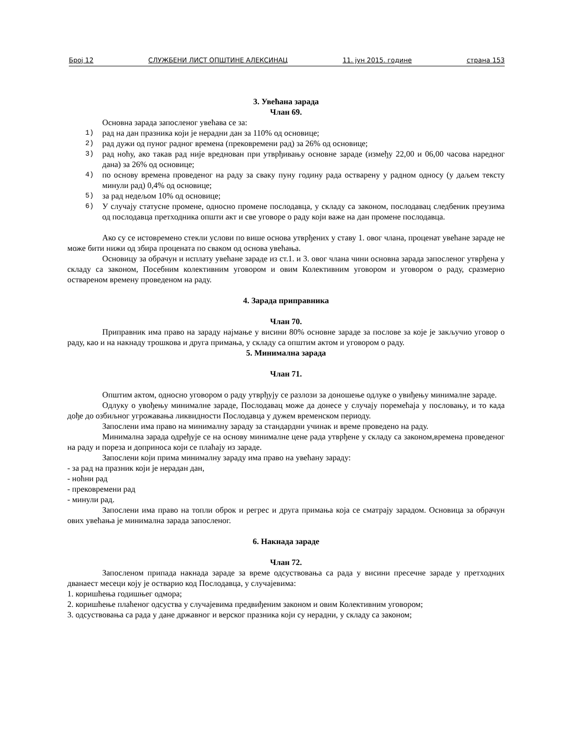Број 12 СЛУЖБЕНИ ЛИСТ ОПШТИНЕ АЛЕКСИНАЦ 11. јун 2015. године страна 153
3. Увећана зарада
Члан 69.
Основна зарада запосленог увећава се за:
1) рад на дан празника који је нерадни дан за 110% од основице;
2) рад дужи од пуног радног времена (прековремени рад) за 26% од основице;
3) рад ноћу, ако такав рад није вреднован при утврђивању основне зараде (између 22,00 и 06,00 часова наредног дана) за 26% од основице;
4) по основу времена проведеног на раду за сваку пуну годину рада остварену у радном односу (у даљем тексту минули рад) 0,4% од основице;
5) за рад недељом 10% од основице;
6) У случају статусне промене, односно промене послодавца, у складу са законом, послодавац следбеник преузима од послодавца претходника општи акт и све уговоре о раду који важе на дан промене послодавца.
Ако су се истовремено стекли услови по више основа утврђених у ставу 1. овог члана, проценат увећане зараде не може бити нижи од збира процената по сваком од основа увећања.
Основицу за обрачун и исплату увећане зараде из ст.1. и 3. овог члана чини основна зарада запосленог утврђена у складу са законом, Посебним колективним уговором и овим Колективним уговором и уговором о раду, сразмерно оствареном времену проведеном на раду.
4. Зарада приправника
Члан 70.
Приправник има право на зараду најмање у висини 80% основне зараде за послове за које је закључио уговор о раду, као и на накнаду трошкова и друга примања, у складу са општим актом и уговором о раду.
5. Минимална зарада
Члан 71.
Општим актом, односно уговором о раду утврђују се разлози за доношење одлуке о увиђењу минималне зараде.
Одлуку о увођењу минималне зараде, Послодавац може да донесе у случају поремећаја у пословању, и то када дође до озбиљног угрожавања ликвидности Послодавца у дужем временском периоду.
Запослени има право на минималну зараду за стандардни учинак и време проведено на раду.
Минимална зарада одређује се на основу минималне цене рада утврђене у складу са законом,времена проведеног на раду и пореза и доприноса који се плаћају из зараде.
Запослени који прима минималну зараду има право на увећану зараду:
- за рад на празник који је нерадан дан,
- ноћни рад
- прековремени рад
- минули рад.
Запослени има право на топли оброк и регрес и друга примања која се сматрају зарадом. Основица за обрачун ових увећања је минимална зарада запосленог.
6. Накнада зараде
Члан 72.
Запосленом припада накнада зараде за време одсуствовања са рада у висини пресечне зараде у претходних дванаест месеци коју је остварио код Послодавца, у случајевима:
1. коришћења годишњег одмора;
2. коришћење плаћеног одсуства у случајевима предвиђеним законом и овим Колективним уговором;
3. одсуствовања са рада у дане државног и верског празника који су нерадни, у складу са законом;